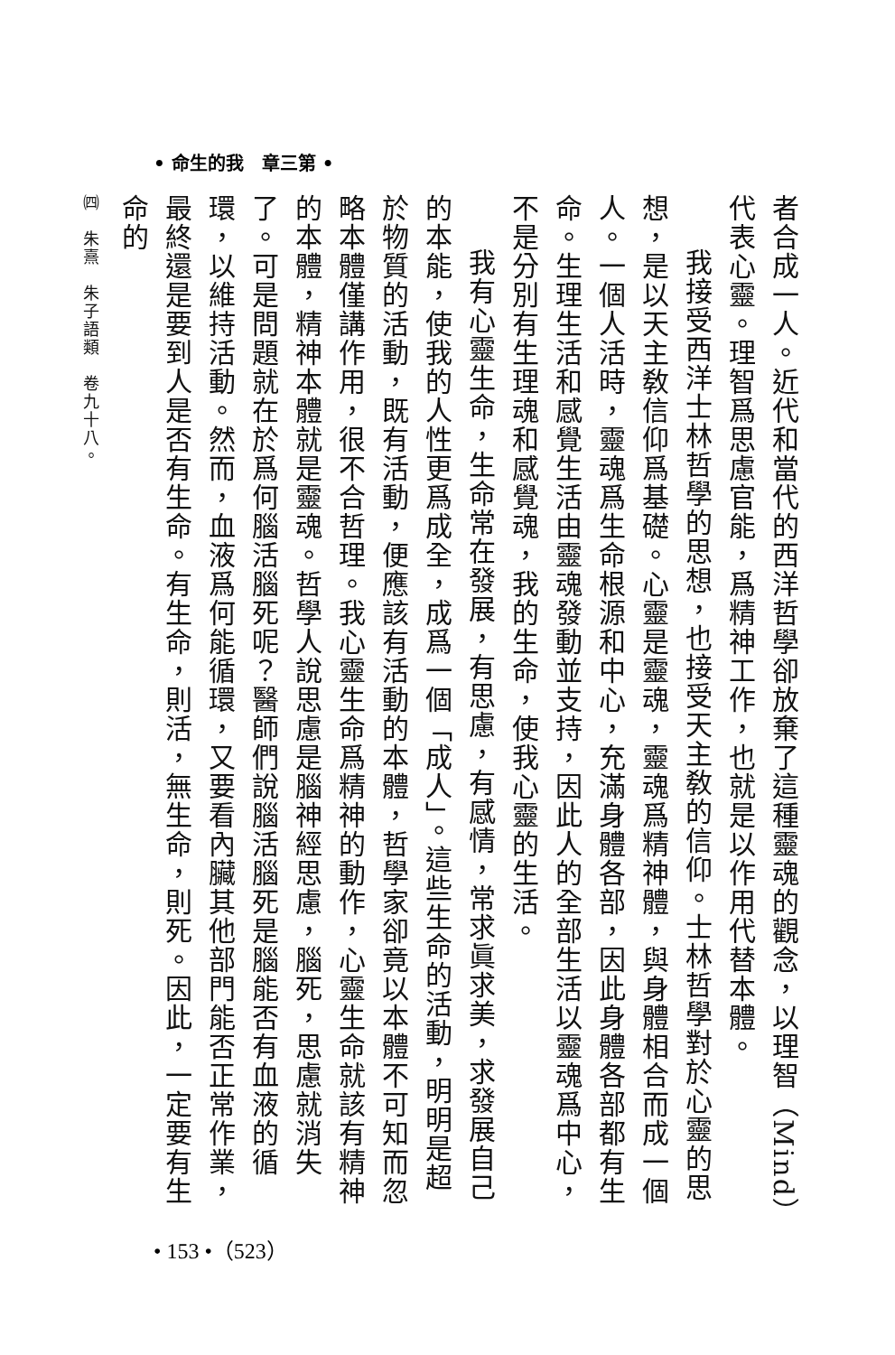• 命生的我　章三第 •
者合成一人。近代和當代的西洋哲學卻放棄了這種靈魂的觀念，以理智（Mind）代表心靈。理智爲思慮官能，爲精神工作，也就是以作用代替本體。
我接受西洋士林哲學的思想，也接受天主敎的信仰。士林哲學對於心靈的思想，是以天主敎信仰爲基礎。心靈是靈魂，靈魂爲精神體，與身體相合而成一個人。一個人活時，靈魂爲生命根源和中心，充滿身體各部，因此身體各部都有生命。生理生活和感覺生活由靈魂發動並支持，因此人的全部生活以靈魂爲中心，不是分別有生理魂和感覺魂，我的生命，使我心靈的生活。
我有心靈生命，生命常在發展，有思慮，有感情，常求眞求美，求發展自己的本能，使我的人性更爲成全，成爲一個「成人」。這些生命的活動，明明是超於物質的活動，既有活動，便應該有活動的本體，哲學家卻竟以本體不可知而忽略本體僅講作用，很不合哲理。我心靈生命爲精神的動作，心靈生命就該有精神的本體，精神本體就是靈魂。哲學人說思慮是腦神經思慮，腦死，思慮就消失了。可是問題就在於爲何腦活腦死呢？醫師們說腦活腦死是腦能否有血液的循環，以維持活動。然而，血液爲何能循環，又要看內臟其他部門能否正常作業，最終還是要到人是否有生命。有生命，則活，無生命，則死。因此，一定要有生命的
㈣　朱熹　朱子語類　卷九十八。
• 153 •（523）